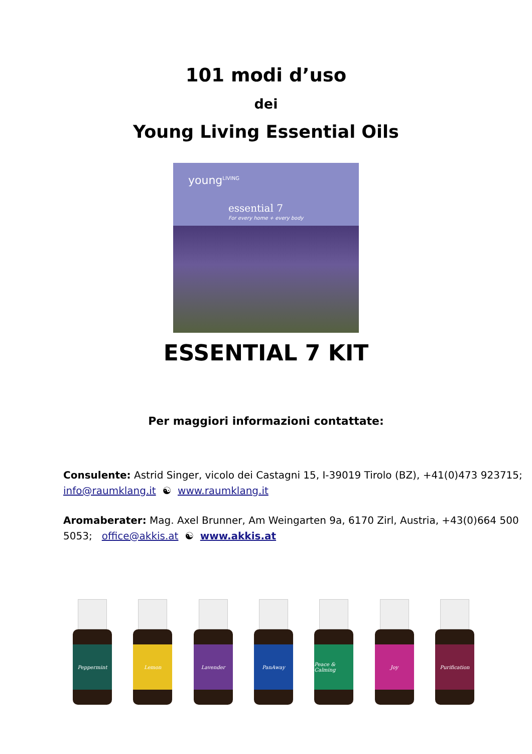101 modi d’uso
dei
Young Living Essential Oils
young<sup>LIVING</sup>
essential 7
For every home + every body
ESSENTIAL 7 KIT
Per maggiori informazioni contattate:
Consulente: Astrid Singer, vicolo dei Castagni 15, I-39019 Tirolo (BZ), +41(0)473 923715; info@raumklang.it ☯ www.raumklang.it
Aromaberater: Mag. Axel Brunner, Am Weingarten 9a, 6170 Zirl, Austria, +43(0)664 500 5053; office@akkis.at ☯ www.akkis.at
Peppermint
Lemon Lavender PanAway Peace & Calming
Joy Purification